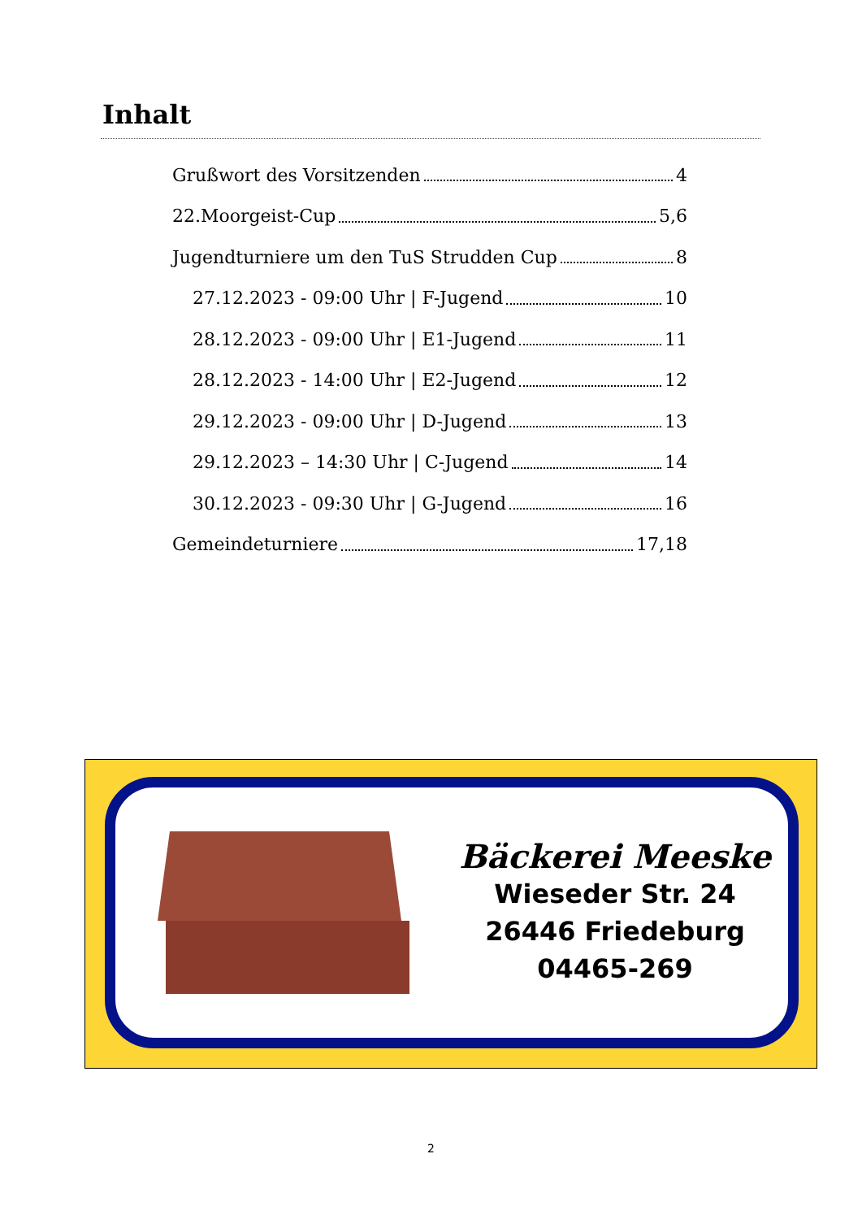Inhalt
Grußwort des Vorsitzenden 4
22.Moorgeist-Cup 5,6
Jugendturniere um den TuS Strudden Cup 8
27.12.2023 - 09:00 Uhr | F-Jugend 10
28.12.2023 - 09:00 Uhr | E1-Jugend 11
28.12.2023 - 14:00 Uhr | E2-Jugend 12
29.12.2023 - 09:00 Uhr | D-Jugend 13
29.12.2023 – 14:30 Uhr | C-Jugend 14
30.12.2023 - 09:30 Uhr | G-Jugend 16
Gemeindeturniere 17,18
Bäckerei Meeske
Wieseder Str. 24
26446 Friedeburg
04465-269
2